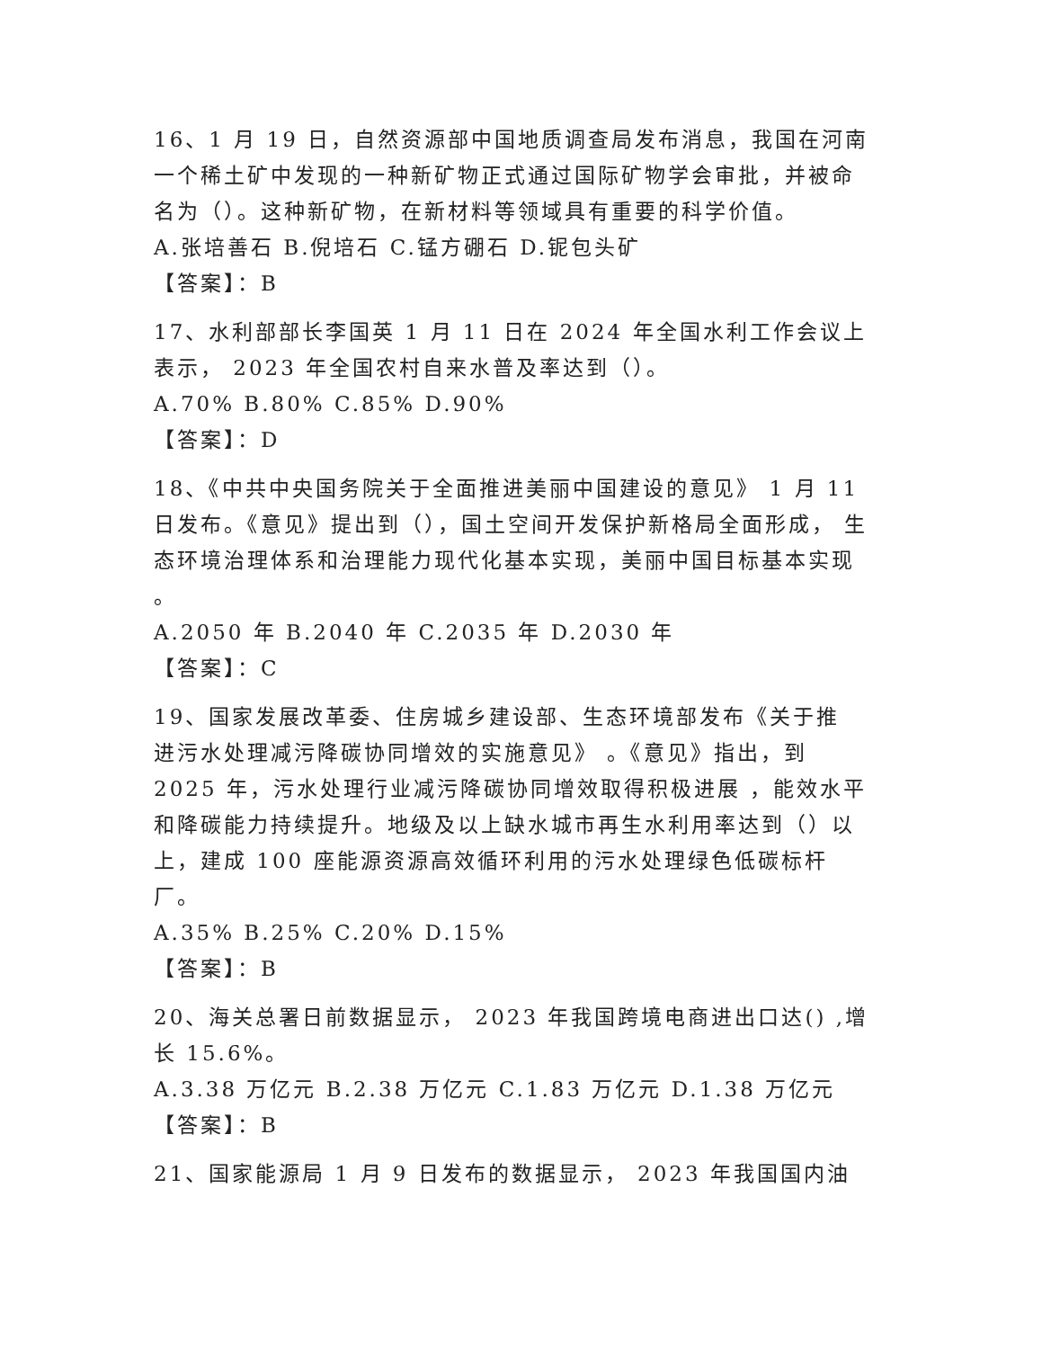16、1 月 19 日，自然资源部中国地质调查局发布消息，我国在河南一个稀土矿中发现的一种新矿物正式通过国际矿物学会审批，并被命名为（）。这种新矿物，在新材料等领域具有重要的科学价值。
A.张培善石 B.倪培石 C.锰方硼石 D.铌包头矿
【答案】：B
17、水利部部长李国英 1 月 11 日在 2024 年全国水利工作会议上表示， 2023 年全国农村自来水普及率达到（）。
A.70% B.80% C.85% D.90%
【答案】：D
18、《中共中央国务院关于全面推进美丽中国建设的意见》 1 月 11 日发布。《意见》提出到（），国土空间开发保护新格局全面形成， 生态环境治理体系和治理能力现代化基本实现，美丽中国目标基本实现 。
A.2050 年 B.2040 年 C.2035 年 D.2030 年
【答案】：C
19、国家发展改革委、住房城乡建设部、生态环境部发布《关于推 进污水处理减污降碳协同增效的实施意见》 。《意见》指出，到 2025 年，污水处理行业减污降碳协同增效取得积极进展 ，能效水平和降碳能力持续提升。地级及以上缺水城市再生水利用率达到（）以上，建成 100 座能源资源高效循环利用的污水处理绿色低碳标杆厂。
A.35% B.25% C.20% D.15%
【答案】：B
20、海关总署日前数据显示， 2023 年我国跨境电商进出口达() ,增长 15.6%。
A.3.38 万亿元 B.2.38 万亿元 C.1.83 万亿元 D.1.38 万亿元
【答案】：B
21、国家能源局 1 月 9 日发布的数据显示， 2023 年我国国内油